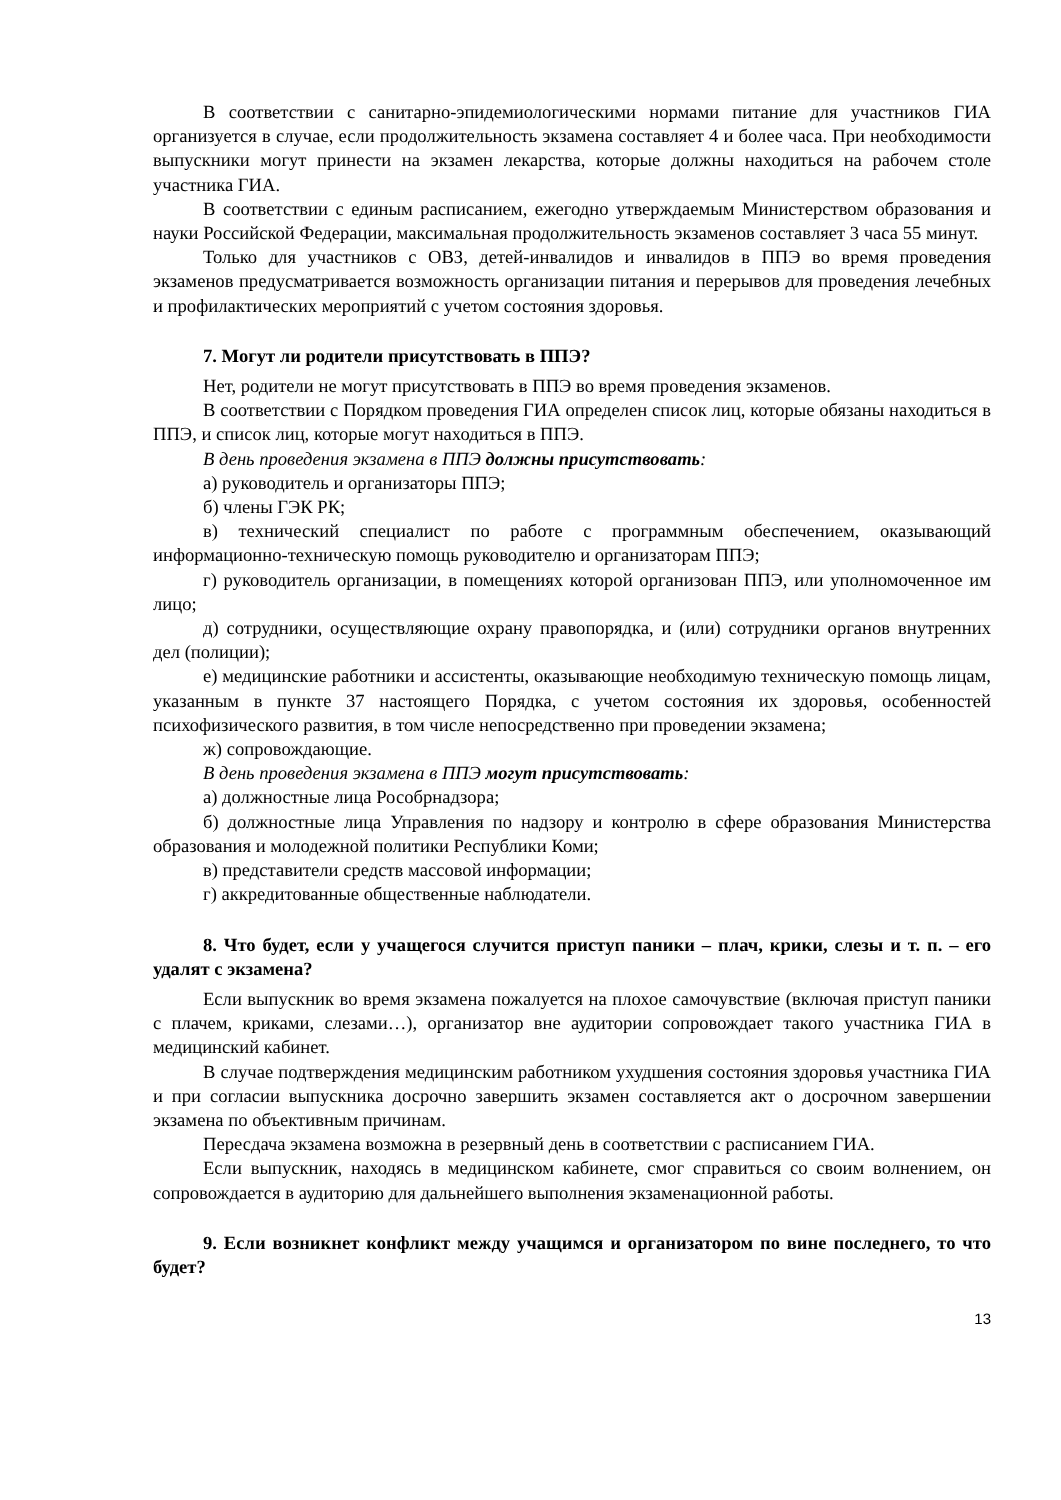В соответствии с санитарно-эпидемиологическими нормами питание для участников ГИА организуется в случае, если продолжительность экзамена составляет 4 и более часа. При необходимости выпускники могут принести на экзамен лекарства, которые должны находиться на рабочем столе участника ГИА.
В соответствии с единым расписанием, ежегодно утверждаемым Министерством образования и науки Российской Федерации, максимальная продолжительность экзаменов составляет 3 часа 55 минут.
Только для участников с ОВЗ, детей-инвалидов и инвалидов в ППЭ во время проведения экзаменов предусматривается возможность организации питания и перерывов для проведения лечебных и профилактических мероприятий с учетом состояния здоровья.
7. Могут ли родители присутствовать в ППЭ?
Нет, родители не могут присутствовать в ППЭ во время проведения экзаменов.
В соответствии с Порядком проведения ГИА определен список лиц, которые обязаны находиться в ППЭ, и список лиц, которые могут находиться в ППЭ.
В день проведения экзамена в ППЭ должны присутствовать:
а) руководитель и организаторы ППЭ;
б) члены ГЭК РК;
в) технический специалист по работе с программным обеспечением, оказывающий информационно-техническую помощь руководителю и организаторам ППЭ;
г) руководитель организации, в помещениях которой организован ППЭ, или уполномоченное им лицо;
д) сотрудники, осуществляющие охрану правопорядка, и (или) сотрудники органов внутренних дел (полиции);
е) медицинские работники и ассистенты, оказывающие необходимую техническую помощь лицам, указанным в пункте 37 настоящего Порядка, с учетом состояния их здоровья, особенностей психофизического развития, в том числе непосредственно при проведении экзамена;
ж) сопровождающие.
В день проведения экзамена в ППЭ могут присутствовать:
а) должностные лица Рособрнадзора;
б) должностные лица Управления по надзору и контролю в сфере образования Министерства образования и молодежной политики Республики Коми;
в) представители средств массовой информации;
г) аккредитованные общественные наблюдатели.
8. Что будет, если у учащегося случится приступ паники – плач, крики, слезы и т. п. – его удалят с экзамена?
Если выпускник во время экзамена пожалуется на плохое самочувствие (включая приступ паники с плачем, криками, слезами…), организатор вне аудитории сопровождает такого участника ГИА в медицинский кабинет.
В случае подтверждения медицинским работником ухудшения состояния здоровья участника ГИА и при согласии выпускника досрочно завершить экзамен составляется акт о досрочном завершении экзамена по объективным причинам.
Пересдача экзамена возможна в резервный день в соответствии с расписанием ГИА.
Если выпускник, находясь в медицинском кабинете, смог справиться со своим волнением, он сопровождается в аудиторию для дальнейшего выполнения экзаменационной работы.
9. Если возникнет конфликт между учащимся и организатором по вине последнего, то что будет?
13